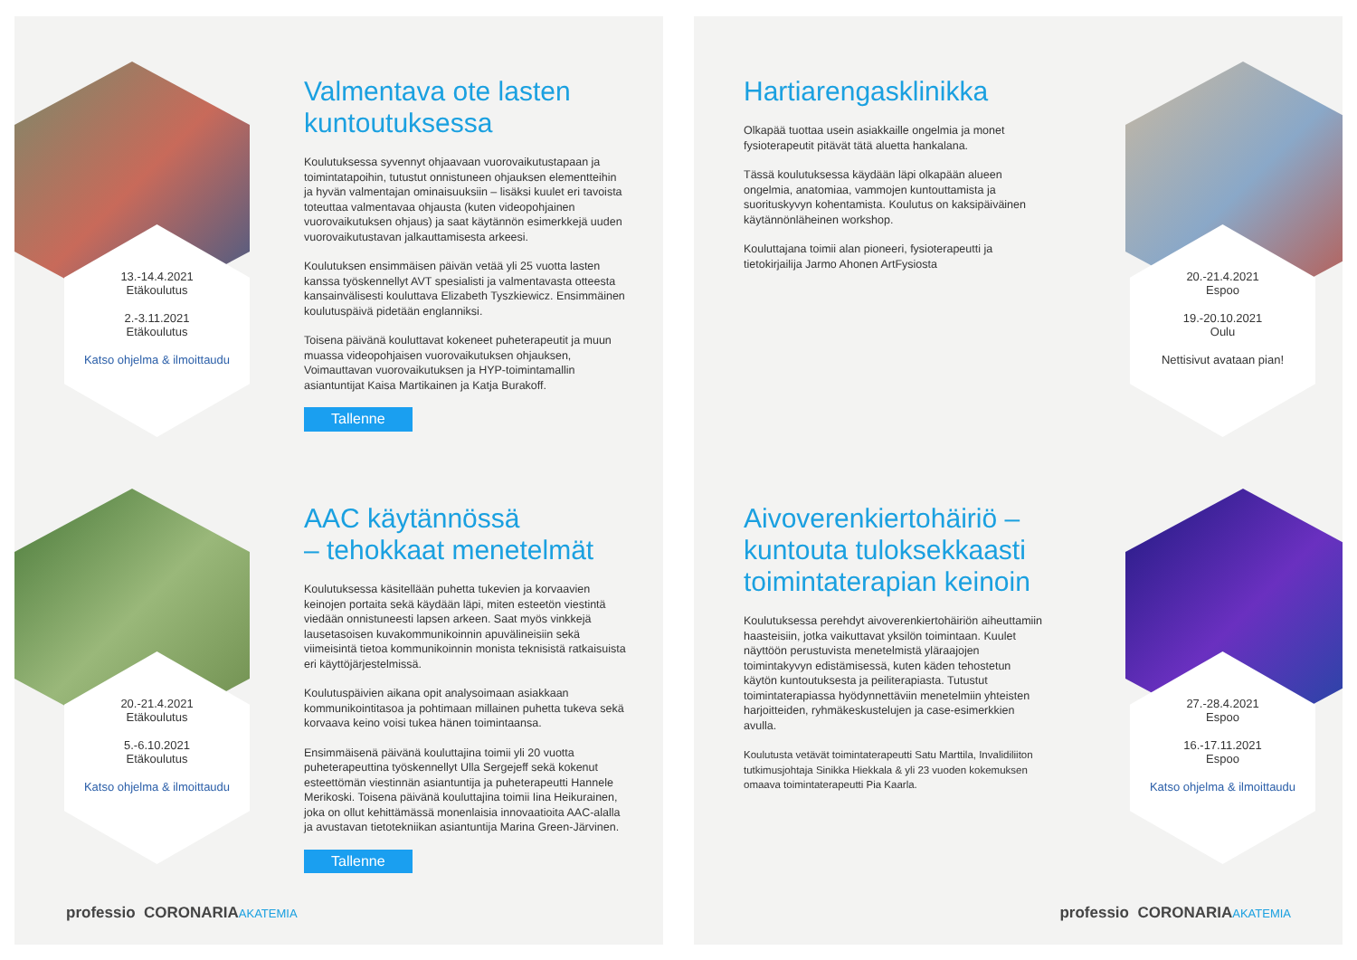13.-14.4.2021
Etäkoulutus
2.-3.11.2021
Etäkoulutus
Katso ohjelma & ilmoittaudu
Valmentava ote lasten kuntoutuksessa
Koulutuksessa syvennyt ohjaavaan vuorovaikutustapaan ja toimintatapoihin, tutustut onnistuneen ohjauksen elementteihin ja hyvän valmentajan ominaisuuksiin – lisäksi kuulet eri tavoista toteuttaa valmentavaa ohjausta (kuten videopohjainen vuorovaikutuksen ohjaus) ja saat käytännön esimerkkejä uuden vuorovaikutustavan jalkauttamisesta arkeesi.
Koulutuksen ensimmäisen päivän vetää yli 25 vuotta lasten kanssa työskennellyt AVT spesialisti ja valmentavasta otteesta kansainvälisesti kouluttava Elizabeth Tyszkiewicz. Ensimmäinen koulutuspäivä pidetään englanniksi.
Toisena päivänä kouluttavat kokeneet puheterapeutit ja muun muassa videopohjaisen vuorovaikutuksen ohjauksen, Voimauttavan vuorovaikutuksen ja HYP-toimintamallin asiantuntijat Kaisa Martikainen ja Katja Burakoff.
Tallenne
20.-21.4.2021
Etäkoulutus
5.-6.10.2021
Etäkoulutus
Katso ohjelma & ilmoittaudu
AAC käytännössä
– tehokkaat menetelmät
Koulutuksessa käsitellään puhetta tukevien ja korvaavien keinojen portaita sekä käydään läpi, miten esteetön viestintä viedään onnistuneesti lapsen arkeen. Saat myös vinkkejä lausetasoisen kuvakommunikoinnin apuvälineisiin sekä viimeisintä tietoa kommunikoinnin monista teknisistä ratkaisuista eri käyttöjärjestelmissä.
Koulutuspäivien aikana opit analysoimaan asiakkaan kommunikointitasoa ja pohtimaan millainen puhetta tukeva sekä korvaava keino voisi tukea hänen toimintaansa.
Ensimmäisenä päivänä kouluttajina toimii yli 20 vuotta puheterapeuttina työskennellyt Ulla Sergejeff sekä kokenut esteettömän viestinnän asiantuntija ja puheterapeutti Hannele Merikoski. Toisena päivänä kouluttajina toimii Iina Heikurainen, joka on ollut kehittämässä monenlaisia innovaatioita AAC-alalla ja avustavan tietotekniikan asiantuntija Marina Green-Järvinen.
Tallenne
professio CORONARIAAKATEMIA
20.-21.4.2021
Espoo
19.-20.10.2021
Oulu
Nettisivut avataan pian!
Hartiarengasklinikka
Olkapää tuottaa usein asiakkaille ongelmia ja monet fysioterapeutit pitävät tätä aluetta hankalana.
Tässä koulutuksessa käydään läpi olkapään alueen ongelmia, anatomiaa, vammojen kuntouttamista ja suorituskyvyn kohentamista. Koulutus on kaksipäiväinen käytännönläheinen workshop.
Kouluttajana toimii alan pioneeri, fysioterapeutti ja tietokirjailija Jarmo Ahonen ArtFysiosta
27.-28.4.2021
Espoo
16.-17.11.2021
Espoo
Katso ohjelma & ilmoittaudu
Aivoverenkiertohäiriö – kuntouta tuloksekkaasti toimintaterapian keinoin
Koulutuksessa perehdyt aivoverenkiertohäiriön aiheuttamiin haasteisiin, jotka vaikuttavat yksilön toimintaan. Kuulet näyttöön perustuvista menetelmistä yläraajojen toimintakyvyn edistämisessä, kuten käden tehostetun käytön kuntoutuksesta ja peiliterapiasta. Tutustut toimintaterapiassa hyödynnettäviin menetelmiin yhteisten harjoitteiden, ryhmäkeskustelujen ja case-esimerkkien avulla.
Koulutusta vetävät toimintaterapeutti Satu Marttila, Invalidiliiton tutkimusjohtaja Sinikka Hiekkala & yli 23 vuoden kokemuksen omaava toimintaterapeutti Pia Kaarla.
professio CORONARIAAKATEMIA